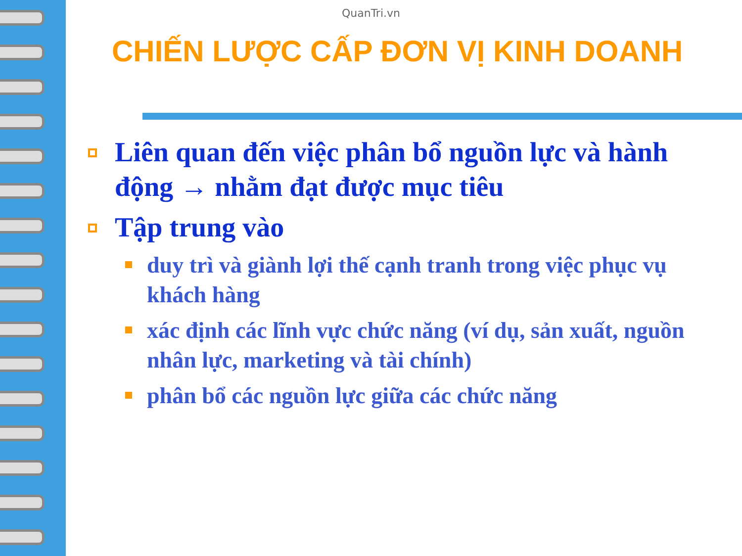QuanTri.vn
CHIẾN LƯỢC CẤP ĐƠN VỊ KINH DOANH
Liên quan đến việc phân bổ nguồn lực và hành động → nhằm đạt được mục tiêu
Tập trung vào
duy trì và giành lợi thế cạnh tranh trong việc phục vụ khách hàng
xác định các lĩnh vực chức năng (ví dụ, sản xuất, nguồn nhân lực, marketing và tài chính)
phân bổ các nguồn lực giữa các chức năng